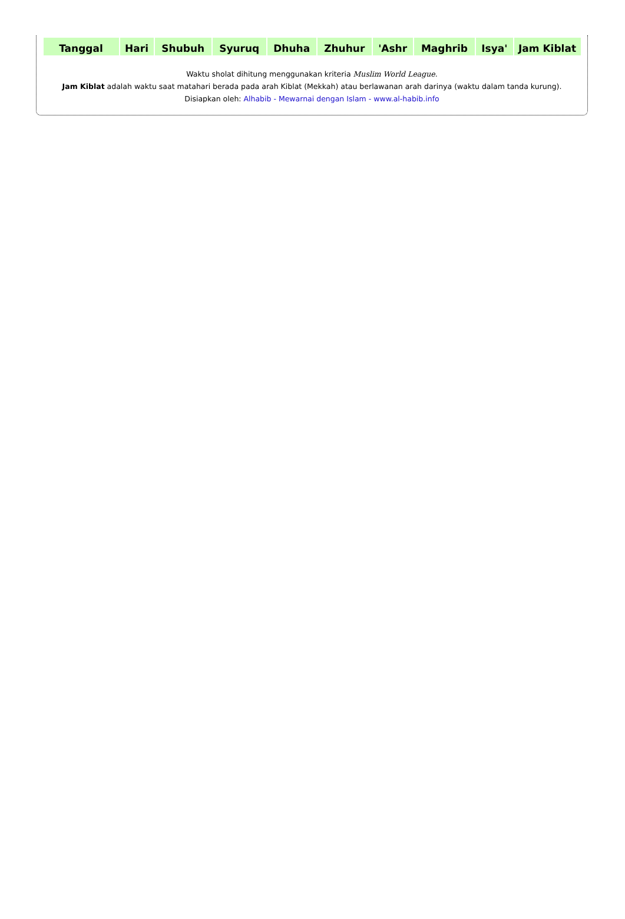| Tanggal | Hari | Shubuh | Syuruq | Dhuha | Zhuhur | 'Ashr | Maghrib | Isya' | Jam Kiblat |
| --- | --- | --- | --- | --- | --- | --- | --- | --- | --- |
Waktu sholat dihitung menggunakan kriteria Muslim World League.
Jam Kiblat adalah waktu saat matahari berada pada arah Kiblat (Mekkah) atau berlawanan arah darinya (waktu dalam tanda kurung).
Disiapkan oleh: Alhabib - Mewarnai dengan Islam - www.al-habib.info